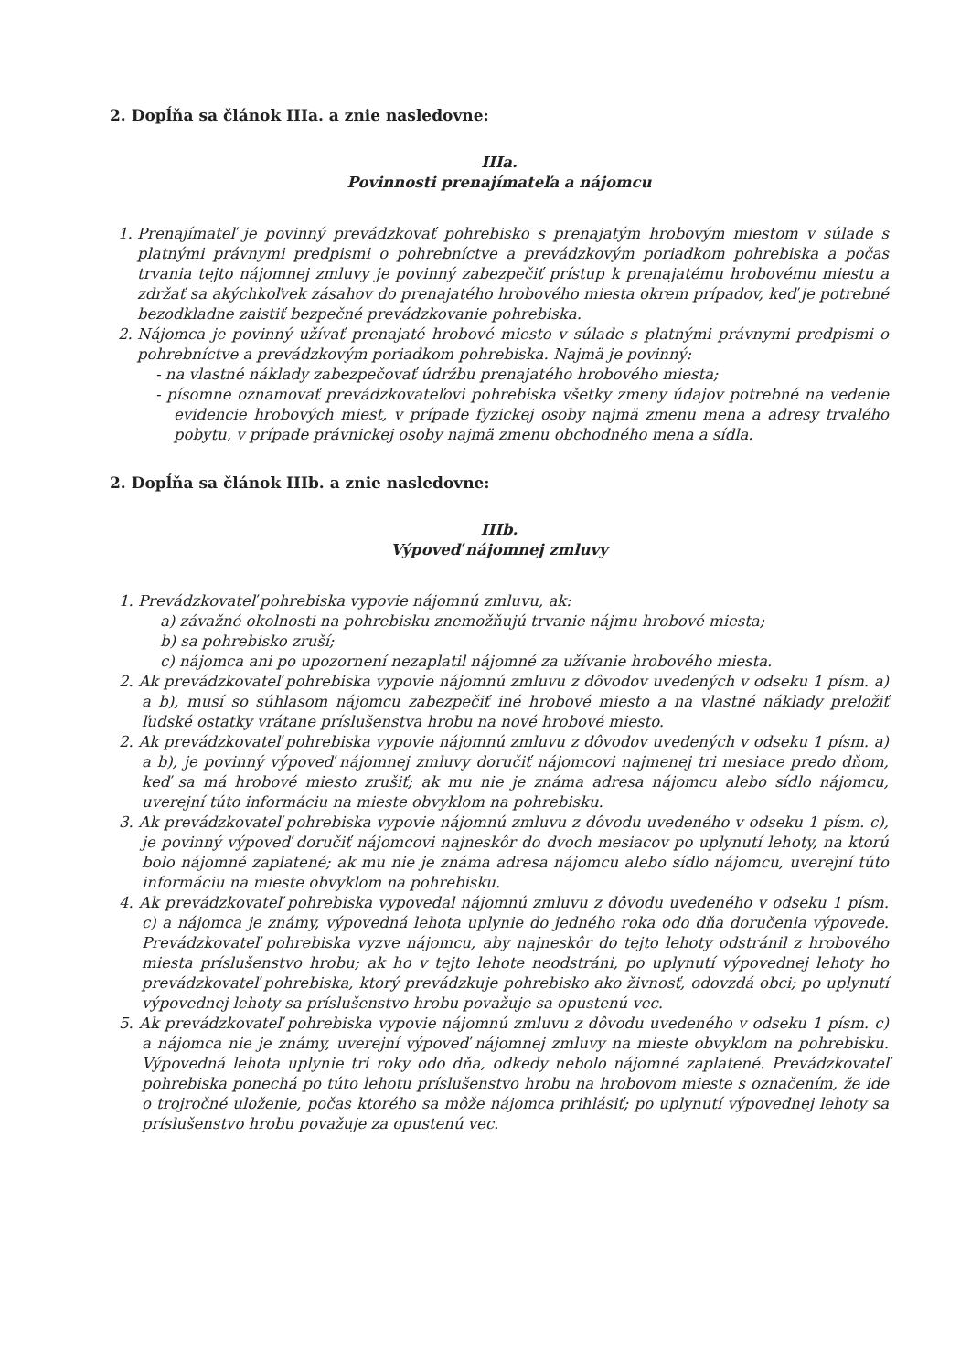2. Dopĺňa sa článok IIIa. a znie nasledovne:
IIIa.
Povinnosti prenajímateľa a nájomcu
1. Prenajímateľ je povinný prevádzkovať pohrebisko s prenajatým hrobovým miestom v súlade s platnými právnymi predpismi o pohrebníctve a prevádzkovým poriadkom pohrebiska a počas trvania tejto nájomnej zmluvy je povinný zabezpečiť prístup k prenajatému hrobovému miestu a zdržať sa akýchkoľvek zásahov do prenajatého hrobového miesta okrem prípadov, keď je potrebné bezodkladne zaistiť bezpečné prevádzkovanie pohrebiska.
2. Nájomca je povinný užívať prenajaté hrobové miesto v súlade s platnými právnymi predpismi o pohrebníctve a prevádzkovým poriadkom pohrebiska. Najmä je povinný:
- na vlastné náklady zabezpečovať údržbu prenajatého hrobového miesta;
- písomne oznamovať prevádzkovateľovi pohrebiska všetky zmeny údajov potrebné na vedenie evidencie hrobových miest, v prípade fyzickej osoby najmä zmenu mena a adresy trvalého pobytu, v prípade právnickej osoby najmä zmenu obchodného mena a sídla.
2. Dopĺňa sa článok IIIb. a znie nasledovne:
IIIb.
Výpoveď nájomnej zmluvy
1. Prevádzkovateľ pohrebiska vypovie nájomnú zmluvu, ak:
a) závažné okolnosti na pohrebisku znemožňujú trvanie nájmu hrobové miesta;
b) sa pohrebisko zruší;
c) nájomca ani po upozornení nezaplatil nájomné za užívanie hrobového miesta.
2. Ak prevádzkovateľ pohrebiska vypovie nájomnú zmluvu z dôvodov uvedených v odseku 1 písm. a) a b), musí so súhlasom nájomcu zabezpečiť iné hrobové miesto a na vlastné náklady preložiť ľudské ostatky vrátane príslušenstva hrobu na nové hrobové miesto.
2. Ak prevádzkovateľ pohrebiska vypovie nájomnú zmluvu z dôvodov uvedených v odseku 1 písm. a) a b), je povinný výpoveď nájomnej zmluvy doručiť nájomcovi najmenej tri mesiace predo dňom, keď sa má hrobové miesto zrušiť; ak mu nie je známa adresa nájomcu alebo sídlo nájomcu, uverejní túto informáciu na mieste obvyklom na pohrebisku.
3. Ak prevádzkovateľ pohrebiska vypovie nájomnú zmluvu z dôvodu uvedeného v odseku 1 písm. c), je povinný výpoveď doručiť nájomcovi najneskôr do dvoch mesiacov po uplynutí lehoty, na ktorú bolo nájomné zaplatené; ak mu nie je známa adresa nájomcu alebo sídlo nájomcu, uverejní túto informáciu na mieste obvyklom na pohrebisku.
4. Ak prevádzkovateľ pohrebiska vypovedal nájomnú zmluvu z dôvodu uvedeného v odseku 1 písm. c) a nájomca je známy, výpovedná lehota uplynie do jedného roka odo dňa doručenia výpovede. Prevádzkovateľ pohrebiska vyzve nájomcu, aby najneskôr do tejto lehoty odstránil z hrobového miesta príslušenstvo hrobu; ak ho v tejto lehote neodstráni, po uplynutí výpovednej lehoty ho prevádzkovateľ pohrebiska, ktorý prevádzkuje pohrebisko ako živnosť, odovzdá obci; po uplynutí výpovednej lehoty sa príslušenstvo hrobu považuje sa opustenú vec.
5. Ak prevádzkovateľ pohrebiska vypovie nájomnú zmluvu z dôvodu uvedeného v odseku 1 písm. c) a nájomca nie je známy, uverejní výpoveď nájomnej zmluvy na mieste obvyklom na pohrebisku. Výpovedná lehota uplynie tri roky odo dňa, odkedy nebolo nájomné zaplatené. Prevádzkovateľ pohrebiska ponechá po túto lehotu príslušenstvo hrobu na hrobovom mieste s označením, že ide o trojročné uloženie, počas ktorého sa môže nájomca prihlásiť; po uplynutí výpovednej lehoty sa príslušenstvo hrobu považuje za opustenú vec.